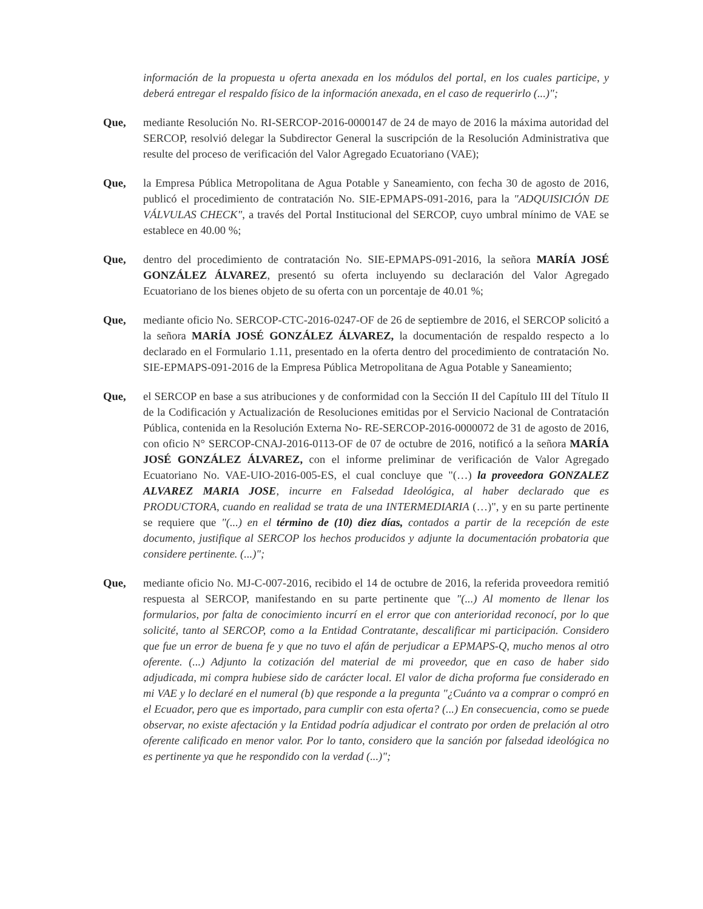información de la propuesta u oferta anexada en los módulos del portal, en los cuales participe, y deberá entregar el respaldo físico de la información anexada, en el caso de requerirlo (...)";
Que, mediante Resolución No. RI-SERCOP-2016-0000147 de 24 de mayo de 2016 la máxima autoridad del SERCOP, resolvió delegar la Subdirector General la suscripción de la Resolución Administrativa que resulte del proceso de verificación del Valor Agregado Ecuatoriano (VAE);
Que, la Empresa Pública Metropolitana de Agua Potable y Saneamiento, con fecha 30 de agosto de 2016, publicó el procedimiento de contratación No. SIE-EPMAPS-091-2016, para la "ADQUISICIÓN DE VÁLVULAS CHECK", a través del Portal Institucional del SERCOP, cuyo umbral mínimo de VAE se establece en 40.00 %;
Que, dentro del procedimiento de contratación No. SIE-EPMAPS-091-2016, la señora MARÍA JOSÉ GONZÁLEZ ÁLVAREZ, presentó su oferta incluyendo su declaración del Valor Agregado Ecuatoriano de los bienes objeto de su oferta con un porcentaje de 40.01 %;
Que, mediante oficio No. SERCOP-CTC-2016-0247-OF de 26 de septiembre de 2016, el SERCOP solicitó a la señora MARÍA JOSÉ GONZÁLEZ ÁLVAREZ, la documentación de respaldo respecto a lo declarado en el Formulario 1.11, presentado en la oferta dentro del procedimiento de contratación No. SIE-EPMAPS-091-2016 de la Empresa Pública Metropolitana de Agua Potable y Saneamiento;
Que, el SERCOP en base a sus atribuciones y de conformidad con la Sección II del Capítulo III del Título II de la Codificación y Actualización de Resoluciones emitidas por el Servicio Nacional de Contratación Pública, contenida en la Resolución Externa No- RE-SERCOP-2016-0000072 de 31 de agosto de 2016, con oficio N° SERCOP-CNAJ-2016-0113-OF de 07 de octubre de 2016, notificó a la señora MARÍA JOSÉ GONZÁLEZ ÁLVAREZ, con el informe preliminar de verificación de Valor Agregado Ecuatoriano No. VAE-UIO-2016-005-ES, el cual concluye que "(…) la proveedora GONZALEZ ALVAREZ MARIA JOSE, incurre en Falsedad Ideológica, al haber declarado que es PRODUCTORA, cuando en realidad se trata de una INTERMEDIARIA (…)", y en su parte pertinente se requiere que "(...) en el término de (10) diez días, contados a partir de la recepción de este documento, justifique al SERCOP los hechos producidos y adjunte la documentación probatoria que considere pertinente. (...)";
Que, mediante oficio No. MJ-C-007-2016, recibido el 14 de octubre de 2016, la referida proveedora remitió respuesta al SERCOP, manifestando en su parte pertinente que "(...) Al momento de llenar los formularios, por falta de conocimiento incurrí en el error que con anterioridad reconocí, por lo que solicité, tanto al SERCOP, como a la Entidad Contratante, descalificar mi participación. Considero que fue un error de buena fe y que no tuvo el afán de perjudicar a EPMAPS-Q, mucho menos al otro oferente. (...) Adjunto la cotización del material de mi proveedor, que en caso de haber sido adjudicada, mi compra hubiese sido de carácter local. El valor de dicha proforma fue considerado en mi VAE y lo declaré en el numeral (b) que responde a la pregunta "¿Cuánto va a comprar o compró en el Ecuador, pero que es importado, para cumplir con esta oferta? (...) En consecuencia, como se puede observar, no existe afectación y la Entidad podría adjudicar el contrato por orden de prelación al otro oferente calificado en menor valor. Por lo tanto, considero que la sanción por falsedad ideológica no es pertinente ya que he respondido con la verdad (...)";